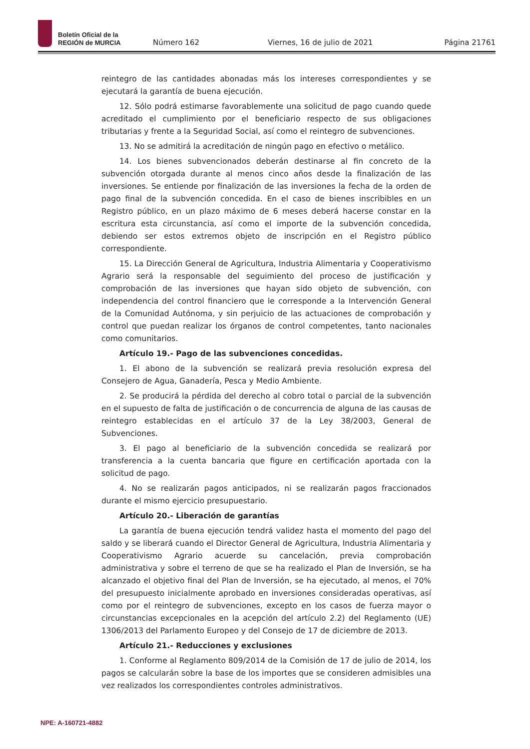Boletín Oficial de la
REGIÓN de MURCIA
Número 162
Viernes, 16 de julio de 2021
Página 21761
reintegro de las cantidades abonadas más los intereses correspondientes y se ejecutará la garantía de buena ejecución.
12. Sólo podrá estimarse favorablemente una solicitud de pago cuando quede acreditado el cumplimiento por el beneficiario respecto de sus obligaciones tributarias y frente a la Seguridad Social, así como el reintegro de subvenciones.
13. No se admitirá la acreditación de ningún pago en efectivo o metálico.
14. Los bienes subvencionados deberán destinarse al fin concreto de la subvención otorgada durante al menos cinco años desde la finalización de las inversiones. Se entiende por finalización de las inversiones la fecha de la orden de pago final de la subvención concedida. En el caso de bienes inscribibles en un Registro público, en un plazo máximo de 6 meses deberá hacerse constar en la escritura esta circunstancia, así como el importe de la subvención concedida, debiendo ser estos extremos objeto de inscripción en el Registro público correspondiente.
15. La Dirección General de Agricultura, Industria Alimentaria y Cooperativismo Agrario será la responsable del seguimiento del proceso de justificación y comprobación de las inversiones que hayan sido objeto de subvención, con independencia del control financiero que le corresponde a la Intervención General de la Comunidad Autónoma, y sin perjuicio de las actuaciones de comprobación y control que puedan realizar los órganos de control competentes, tanto nacionales como comunitarios.
Artículo 19.- Pago de las subvenciones concedidas.
1. El abono de la subvención se realizará previa resolución expresa del Consejero de Agua, Ganadería, Pesca y Medio Ambiente.
2. Se producirá la pérdida del derecho al cobro total o parcial de la subvención en el supuesto de falta de justificación o de concurrencia de alguna de las causas de reintegro establecidas en el artículo 37 de la Ley 38/2003, General de Subvenciones.
3. El pago al beneficiario de la subvención concedida se realizará por transferencia a la cuenta bancaria que figure en certificación aportada con la solicitud de pago.
4. No se realizarán pagos anticipados, ni se realizarán pagos fraccionados durante el mismo ejercicio presupuestario.
Artículo 20.- Liberación de garantías
La garantía de buena ejecución tendrá validez hasta el momento del pago del saldo y se liberará cuando el Director General de Agricultura, Industria Alimentaria y Cooperativismo Agrario acuerde su cancelación, previa comprobación administrativa y sobre el terreno de que se ha realizado el Plan de Inversión, se ha alcanzado el objetivo final del Plan de Inversión, se ha ejecutado, al menos, el 70% del presupuesto inicialmente aprobado en inversiones consideradas operativas, así como por el reintegro de subvenciones, excepto en los casos de fuerza mayor o circunstancias excepcionales en la acepción del artículo 2.2) del Reglamento (UE) 1306/2013 del Parlamento Europeo y del Consejo de 17 de diciembre de 2013.
Artículo 21.- Reducciones y exclusiones
1. Conforme al Reglamento 809/2014 de la Comisión de 17 de julio de 2014, los pagos se calcularán sobre la base de los importes que se consideren admisibles una vez realizados los correspondientes controles administrativos.
NPE: A-160721-4882